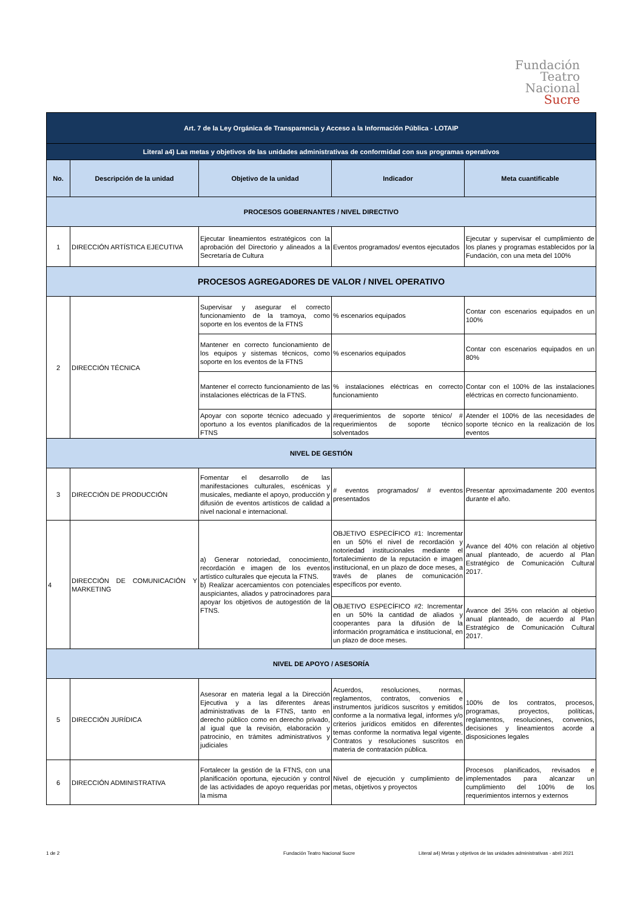Fundación
Teatro
Nacional
Sucre
| Art. 7 de la Ley Orgánica de Transparencia y Acceso a la Información Pública - LOTAIP | | | | |
| Literal a4) Las metas y objetivos de las unidades administrativas de conformidad con sus programas operativos | | | | |
| No. | Descripción de la unidad | Objetivo de la unidad | Indicador | Meta cuantificable |
| PROCESOS GOBERNANTES / NIVEL DIRECTIVO | | | | |
| 1 | DIRECCIÓN ARTÍSTICA EJECUTIVA | Ejecutar lineamientos estratégicos con la aprobación del Directorio y alineados a la Secretaría de Cultura | Eventos programados/ eventos ejecutados | Ejecutar y supervisar el cumplimiento de los planes y programas establecidos por la Fundación, con una meta del 100% |
| PROCESOS AGREGADORES DE VALOR / NIVEL OPERATIVO | | | | |
| 2 | DIRECCIÓN TÉCNICA | Supervisar y asegurar el correcto funcionamiento de la tramoya, como soporte en los eventos de la FTNS | % escenarios equipados | Contar con escenarios equipados en un 100% |
| | | Mantener en correcto funcionamiento de los equipos y sistemas técnicos, como soporte en los eventos de la FTNS | % escenarios equipados | Contar con escenarios equipados en un 80% |
| | | Mantener el correcto funcionamiento de las instalaciones eléctricas de la FTNS. | % instalaciones eléctricas en correcto funcionamiento | Contar con el 100% de las instalaciones eléctricas en correcto funcionamiento. |
| | | Apoyar con soporte técnico adecuado y oportuno a los eventos planificados de la FTNS | #requerimientos de soporte ténico/ # requerimientos de soporte técnico solventados | Atender el 100% de las necesidades de soporte técnico en la realización de los eventos |
| NIVEL DE GESTIÓN | | | | |
| 3 | DIRECCIÓN DE PRODUCCIÓN | Fomentar el desarrollo de las manifestaciones culturales, escénicas y musicales, mediante el apoyo, producción y difusión de eventos artísticos de calidad a nivel nacional e internacional. | # eventos programados/ # eventos presentados | Presentar aproximadamente 200 eventos durante el año. |
| 4 | DIRECCIÓN DE COMUNICACIÓN Y MARKETING | a) Generar notoriedad, conocimiento, recordación e imagen de los eventos artístico culturales que ejecuta la FTNS. b) Realizar acercamientos con potenciales auspiciantes, aliados y patrocinadores para apoyar los objetivos de autogestión de la FTNS. | OBJETIVO ESPECÍFICO #1: Incrementar en un 50% el nivel de recordación y notoriedad institucionales mediante el fortalecimiento de la reputación e imagen institucional, en un plazo de doce meses, a través de planes de comunicación específicos por evento. | Avance del 40% con relación al objetivo anual planteado, de acuerdo al Plan Estratégico de Comunicación Cultural 2017. |
| | | | OBJETIVO ESPECÍFICO #2: Incrementar en un 50% la cantidad de aliados y cooperantes para la difusión de la información programática e institucional, en un plazo de doce meses. | Avance del 35% con relación al objetivo anual planteado, de acuerdo al Plan Estratégico de Comunicación Cultural 2017. |
| NIVEL DE APOYO / ASESORÍA | | | | |
| 5 | DIRECCIÓN JURÍDICA | Asesorar en materia legal a la Dirección Ejecutiva y a las diferentes áreas administrativas de la FTNS, tanto en derecho público como en derecho privado, al igual que la revisión, elaboración y patrocinio, en trámites administrativos y judiciales | Acuerdos, resoluciones, normas, reglamentos, contratos, convenios e instrumentos jurídicos suscritos y emitidos conforme a la normativa legal, informes y/o criterios jurídicos emitidos en diferentes temas conforme la normativa legal vigente. Contratos y resoluciones suscritos en materia de contratación pública. | 100% de los contratos, procesos, programas, proyectos, políticas, reglamentos, resoluciones, convenios, decisiones y lineamientos acorde a disposiciones legales |
| 6 | DIRECCIÓN ADMINISTRATIVA | Fortalecer la gestión de la FTNS, con una planificación oportuna, ejecución y control de las actividades de apoyo requeridas por la misma | Nivel de ejecución y cumplimiento de metas, objetivos y proyectos | Procesos planificados, revisados e implementados para alcanzar un cumplimiento del 100% de los requerimientos internos y externos |
1 de 2
Fundación Teatro Nacional Sucre
Literal a4) Metas y objetivos de las unidades administrativas - abril 2021